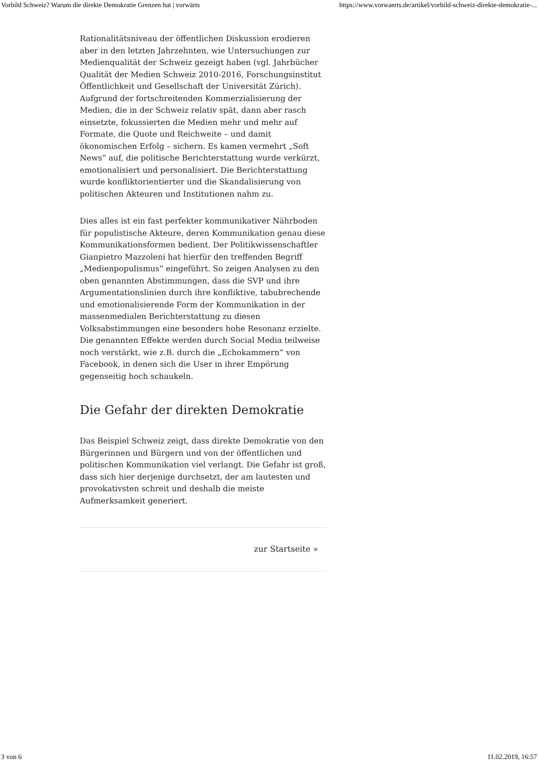Vorbild Schweiz? Warum die direkte Demokratie Grenzen hat | vorwärts https://www.vorwaerts.de/artikel/vorbild-schweiz-direkte-demokratie-...
Rationalitätsniveau der öffentlichen Diskussion erodieren aber in den letzten Jahrzehnten, wie Untersuchungen zur Medienqualität der Schweiz gezeigt haben (vgl. Jahrbücher Qualität der Medien Schweiz 2010-2016, Forschungsinstitut Öffentlichkeit und Gesellschaft der Universität Zürich). Aufgrund der fortschreitenden Kommerzialisierung der Medien, die in der Schweiz relativ spät, dann aber rasch einsetzte, fokussierten die Medien mehr und mehr auf Formate, die Quote und Reichweite – und damit ökonomischen Erfolg – sichern. Es kamen vermehrt „Soft News“ auf, die politische Berichterstattung wurde verkürzt, emotionalisiert und personalisiert. Die Berichterstattung wurde konfliktorientierter und die Skandalisierung von politischen Akteuren und Institutionen nahm zu.
Dies alles ist ein fast perfekter kommunikativer Nährboden für populistische Akteure, deren Kommunikation genau diese Kommunikationsformen bedient. Der Politikwissenschaftler Gianpietro Mazzoleni hat hierfür den treffenden Begriff „Medienpopulismus“ eingeführt. So zeigen Analysen zu den oben genannten Abstimmungen, dass die SVP und ihre Argumentationslinien durch ihre konfliktive, tabubrechende und emotionalisierende Form der Kommunikation in der massenmedialen Berichterstattung zu diesen Volksabstimmungen eine besonders hohe Resonanz erzielte. Die genannten Effekte werden durch Social Media teilweise noch verstärkt, wie z.B. durch die „Echokammern“ von Facebook, in denen sich die User in ihrer Empörung gegenseitig hoch schaukeln.
Die Gefahr der direkten Demokratie
Das Beispiel Schweiz zeigt, dass direkte Demokratie von den Bürgerinnen und Bürgern und von der öffentlichen und politischen Kommunikation viel verlangt. Die Gefahr ist groß, dass sich hier derjenige durchsetzt, der am lautesten und provokativsten schreit und deshalb die meiste Aufmerksamkeit generiert.
zur Startseite »
3 von 6 11.02.2019, 16:57